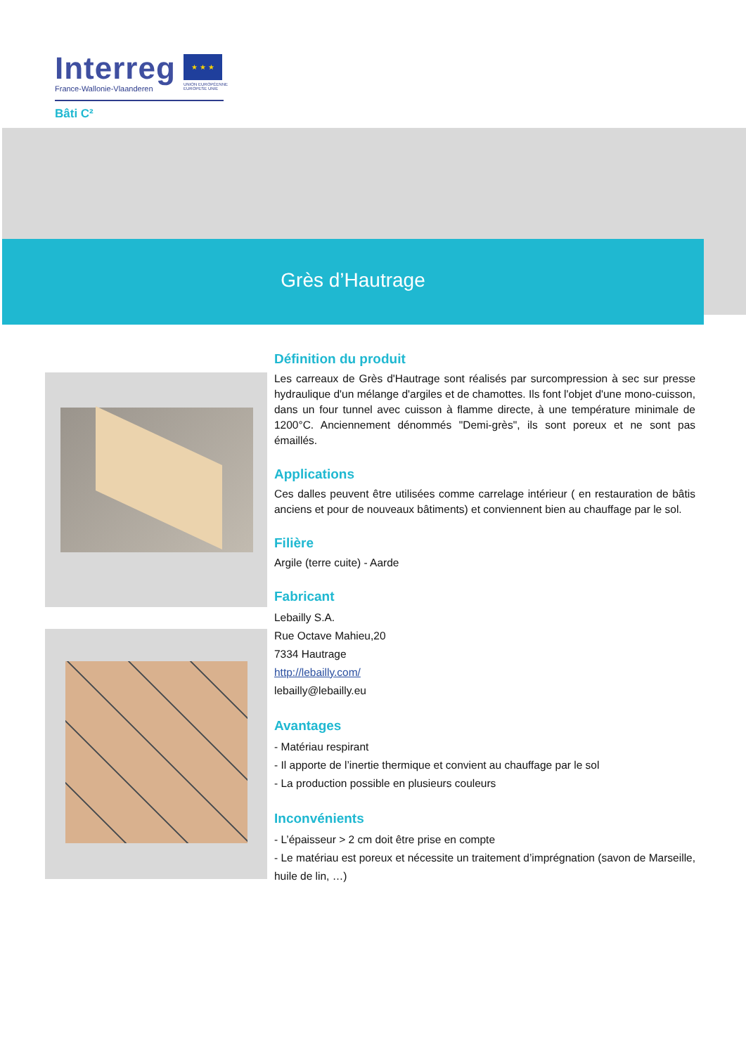Interreg
France-Wallonie-Vlaanderen
Bâti C²
★ ★ ★
UNION EUROPÉENNE
EUROPESE UNIE
Grès d’Hautrage
Définition du produit
Les carreaux de Grès d'Hautrage sont réalisés par surcompression à sec sur presse hydraulique d'un mélange d'argiles et de chamottes. Ils font l'objet d'une mono-cuisson, dans un four tunnel avec cuisson à flamme directe, à une température minimale de 1200°C. Anciennement dénommés "Demi-grès", ils sont poreux et ne sont pas émaillés.
Applications
Ces dalles peuvent être utilisées comme carrelage intérieur ( en restauration de bâtis anciens et pour de nouveaux bâtiments) et conviennent bien au chauffage par le sol.
Filière
Argile (terre cuite) - Aarde
Fabricant
Lebailly S.A.
Rue Octave Mahieu,20
7334 Hautrage
http://lebailly.com/
lebailly@lebailly.eu
Avantages
- Matériau respirant
- Il apporte de l’inertie thermique et convient au chauffage par le sol
- La production possible en plusieurs couleurs
Inconvénients
- L’épaisseur > 2 cm doit être prise en compte
- Le matériau est poreux et nécessite un traitement d’imprégnation (savon de Marseille, huile de lin, …)